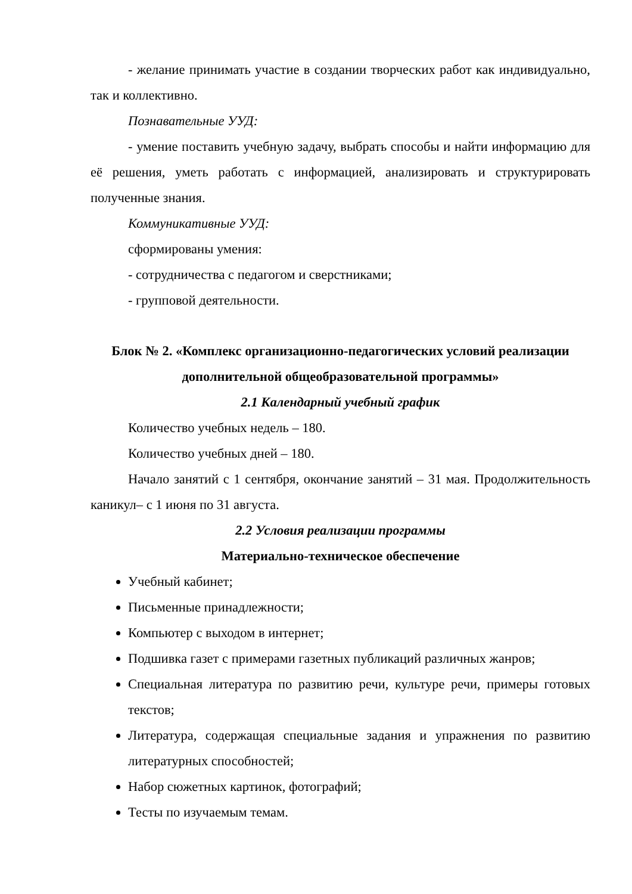- желание принимать участие в создании творческих работ как индивидуально, так и коллективно.
Познавательные УУД:
- умение поставить учебную задачу, выбрать способы и найти информацию для её решения, уметь работать с информацией, анализировать и структурировать полученные знания.
Коммуникативные УУД:
сформированы умения:
- сотрудничества с педагогом и сверстниками;
- групповой деятельности.
Блок № 2. «Комплекс организационно-педагогических условий реализации дополнительной общеобразовательной программы»
2.1 Календарный учебный график
Количество учебных недель – 180.
Количество учебных дней – 180.
Начало занятий с 1 сентября, окончание занятий – 31 мая. Продолжительность каникул– с 1 июня по 31 августа.
2.2 Условия реализации программы
Материально-техническое обеспечение
Учебный кабинет;
Письменные принадлежности;
Компьютер с выходом в интернет;
Подшивка газет с примерами газетных публикаций различных жанров;
Специальная литература по развитию речи, культуре речи, примеры готовых текстов;
Литература, содержащая специальные задания и упражнения по развитию литературных способностей;
Набор сюжетных картинок, фотографий;
Тесты по изучаемым темам.